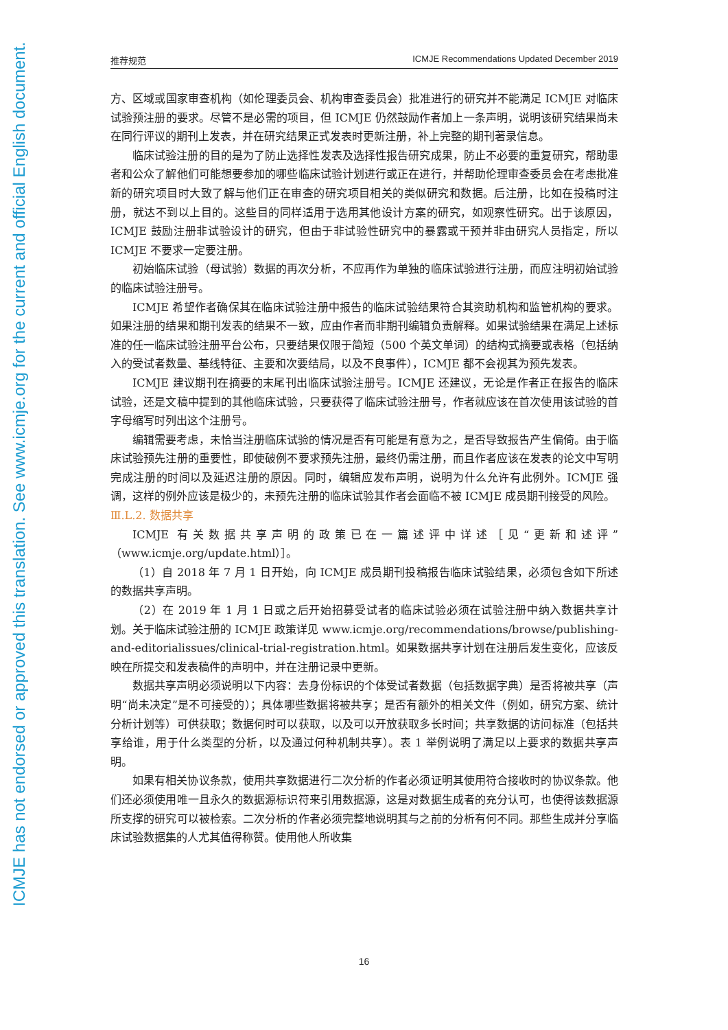ICMJE has not endorsed or approved this translation. See www.icmje.org for the current and official English document.
推荐规范 ICMJE Recommendations Updated December 2019
方、区域或国家审查机构（如伦理委员会、机构审查委员会）批准进行的研究并不能满足 ICMJE 对临床试验预注册的要求。尽管不是必需的项目，但 ICMJE 仍然鼓励作者加上一条声明，说明该研究结果尚未在同行评议的期刊上发表，并在研究结果正式发表时更新注册，补上完整的期刊著录信息。
临床试验注册的目的是为了防止选择性发表及选择性报告研究成果，防止不必要的重复研究，帮助患者和公众了解他们可能想要参加的哪些临床试验计划进行或正在进行，并帮助伦理审查委员会在考虑批准新的研究项目时大致了解与他们正在审查的研究项目相关的类似研究和数据。后注册，比如在投稿时注册，就达不到以上目的。这些目的同样适用于选用其他设计方案的研究，如观察性研究。出于该原因，ICMJE 鼓励注册非试验设计的研究，但由于非试验性研究中的暴露或干预并非由研究人员指定，所以 ICMJE 不要求一定要注册。
初始临床试验（母试验）数据的再次分析，不应再作为单独的临床试验进行注册，而应注明初始试验的临床试验注册号。
ICMJE 希望作者确保其在临床试验注册中报告的临床试验结果符合其资助机构和监管机构的要求。如果注册的结果和期刊发表的结果不一致，应由作者而非期刊编辑负责解释。如果试验结果在满足上述标准的任一临床试验注册平台公布，只要结果仅限于简短（500 个英文单词）的结构式摘要或表格（包括纳入的受试者数量、基线特征、主要和次要结局，以及不良事件），ICMJE 都不会视其为预先发表。
ICMJE 建议期刊在摘要的末尾刊出临床试验注册号。ICMJE 还建议，无论是作者正在报告的临床试验，还是文稿中提到的其他临床试验，只要获得了临床试验注册号，作者就应该在首次使用该试验的首字母缩写时列出这个注册号。
编辑需要考虑，未恰当注册临床试验的情况是否有可能是有意为之，是否导致报告产生偏倚。由于临床试验预先注册的重要性，即使破例不要求预先注册，最终仍需注册，而且作者应该在发表的论文中写明完成注册的时间以及延迟注册的原因。同时，编辑应发布声明，说明为什么允许有此例外。ICMJE 强调，这样的例外应该是极少的，未预先注册的临床试验其作者会面临不被 ICMJE 成员期刊接受的风险。
Ⅲ.L.2. 数据共享
ICMJE 有关数据共享声明的政策已在一篇述评中详述［见“更新和述评”（www.icmje.org/update.html）］。
（1）自 2018 年 7 月 1 日开始，向 ICMJE 成员期刊投稿报告临床试验结果，必须包含如下所述的数据共享声明。
（2）在 2019 年 1 月 1 日或之后开始招募受试者的临床试验必须在试验注册中纳入数据共享计划。关于临床试验注册的 ICMJE 政策详见 www.icmje.org/recommendations/browse/publishing-and-editorialissues/clinical-trial-registration.html。如果数据共享计划在注册后发生变化，应该反映在所提交和发表稿件的声明中，并在注册记录中更新。
数据共享声明必须说明以下内容：去身份标识的个体受试者数据（包括数据字典）是否将被共享（声明“尚未决定”是不可接受的）；具体哪些数据将被共享；是否有额外的相关文件（例如，研究方案、统计分析计划等）可供获取；数据何时可以获取，以及可以开放获取多长时间；共享数据的访问标准（包括共享给谁，用于什么类型的分析，以及通过何种机制共享）。表 1 举例说明了满足以上要求的数据共享声明。
如果有相关协议条款，使用共享数据进行二次分析的作者必须证明其使用符合接收时的协议条款。他们还必须使用唯一且永久的数据源标识符来引用数据源，这是对数据生成者的充分认可，也使得该数据源所支撑的研究可以被检索。二次分析的作者必须完整地说明其与之前的分析有何不同。那些生成并分享临床试验数据集的人尤其值得称赞。使用他人所收集
16